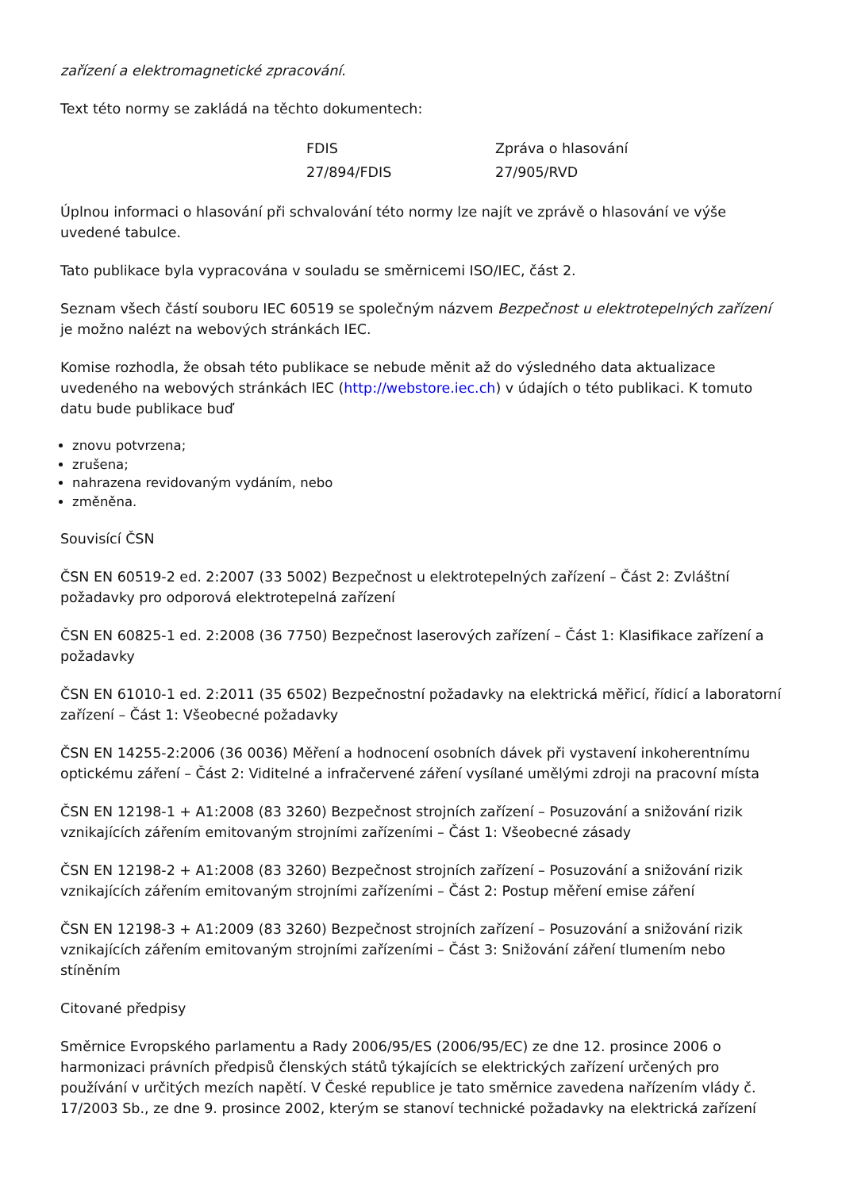zařízení a elektromagnetické zpracování.
Text této normy se zakládá na těchto dokumentech:
| FDIS | Zpráva o hlasování |
| --- | --- |
| 27/894/FDIS | 27/905/RVD |
Úplnou informaci o hlasování při schvalování této normy lze najít ve zprávě o hlasování ve výše uvedené tabulce.
Tato publikace byla vypracována v souladu se směrnicemi ISO/IEC, část 2.
Seznam všech částí souboru IEC 60519 se společným názvem Bezpečnost u elektrotepelných zařízení je možno nalézt na webových stránkách IEC.
Komise rozhodla, že obsah této publikace se nebude měnit až do výsledného data aktualizace uvedeného na webových stránkách IEC (http://webstore.iec.ch) v údajích o této publikaci. K tomuto datu bude publikace buď
znovu potvrzena;
zrušena;
nahrazena revidovaným vydáním, nebo
změněna.
Souvisící ČSN
ČSN EN 60519-2 ed. 2:2007 (33 5002) Bezpečnost u elektrotepelných zařízení – Část 2: Zvláštní požadavky pro odporová elektrotepelná zařízení
ČSN EN 60825-1 ed. 2:2008 (36 7750) Bezpečnost laserových zařízení – Část 1: Klasifikace zařízení a požadavky
ČSN EN 61010-1 ed. 2:2011 (35 6502) Bezpečnostní požadavky na elektrická měřicí, řídicí a laboratorní zařízení – Část 1: Všeobecné požadavky
ČSN EN 14255-2:2006 (36 0036) Měření a hodnocení osobních dávek při vystavení inkoherentnímu optickému záření – Část 2: Viditelné a infračervené záření vysílané umělými zdroji na pracovní místa
ČSN EN 12198-1 + A1:2008 (83 3260) Bezpečnost strojních zařízení – Posuzování a snižování rizik vznikajících zářením emitovaným strojními zařízeními – Část 1: Všeobecné zásady
ČSN EN 12198-2 + A1:2008 (83 3260) Bezpečnost strojních zařízení – Posuzování a snižování rizik vznikajících zářením emitovaným strojními zařízeními – Část 2: Postup měření emise záření
ČSN EN 12198-3 + A1:2009 (83 3260) Bezpečnost strojních zařízení – Posuzování a snižování rizik vznikajících zářením emitovaným strojními zařízeními – Část 3: Snižování záření tlumením nebo stíněním
Citované předpisy
Směrnice Evropského parlamentu a Rady 2006/95/ES (2006/95/EC) ze dne 12. prosince 2006 o harmonizaci právních předpisů členských států týkajících se elektrických zařízení určených pro používání v určitých mezích napětí. V České republice je tato směrnice zavedena nařízením vlády č. 17/2003 Sb., ze dne 9. prosince 2002, kterým se stanoví technické požadavky na elektrická zařízení